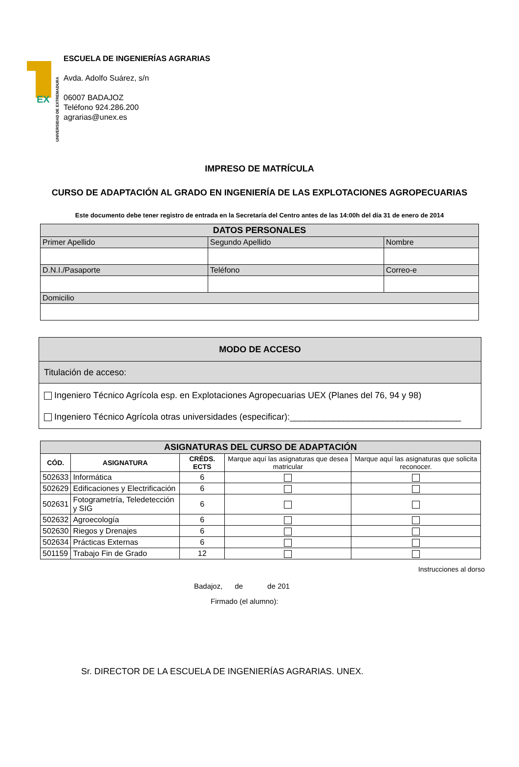EX
UNIVERSIDAD DE EXTREMADURA
ESCUELA DE INGENIERÍAS AGRARIAS
Avda. Adolfo Suárez, s/n
06007 BADAJOZ
Teléfono 924.286.200
agrarias@unex.es
IMPRESO DE MATRÍCULA
CURSO DE ADAPTACIÓN AL GRADO EN INGENIERÍA DE LAS EXPLOTACIONES AGROPECUARIAS
Este documento debe tener registro de entrada en la Secretaría del Centro antes de las 14:00h del día 31 de enero de 2014
| DATOS PERSONALES | | |
| --- | --- | --- |
| Primer Apellido | Segundo Apellido | Nombre |
| D.N.I./Pasaporte | Teléfono | Correo-e |
| Domicilio | | |
| MODO DE ACCESO |
| --- |
| Titulación de acceso: |
| Ingeniero Técnico Agrícola esp. en Explotaciones Agropecuarias UEX (Planes del 76, 94 y 98) Ingeniero Técnico Agrícola otras universidades (especificar):___________________________________ |
| ASIGNATURAS DEL CURSO DE ADAPTACIÓN | | | | |
| --- | --- | --- | --- | --- |
| CÓD. | ASIGNATURA | CRÉDS. ECTS | Marque aquí las asignaturas que desea matricular | Marque aquí las asignaturas que solicita reconocer. |
| 502633 | Informática | 6 | | |
| 502629 | Edificaciones y Electrificación | 6 | | |
| 502631 | Fotogrametría, Teledetección y SIG | 6 | | |
| 502632 | Agroecología | 6 | | |
| 502630 | Riegos y Drenajes | 6 | | |
| 502634 | Prácticas Externas | 6 | | |
| 501159 | Trabajo Fin de Grado | 12 | | |
Instrucciones al dorso
Badajoz, de de 201
Firmado (el alumno):
Sr. DIRECTOR DE LA ESCUELA DE INGENIERÍAS AGRARIAS. UNEX.